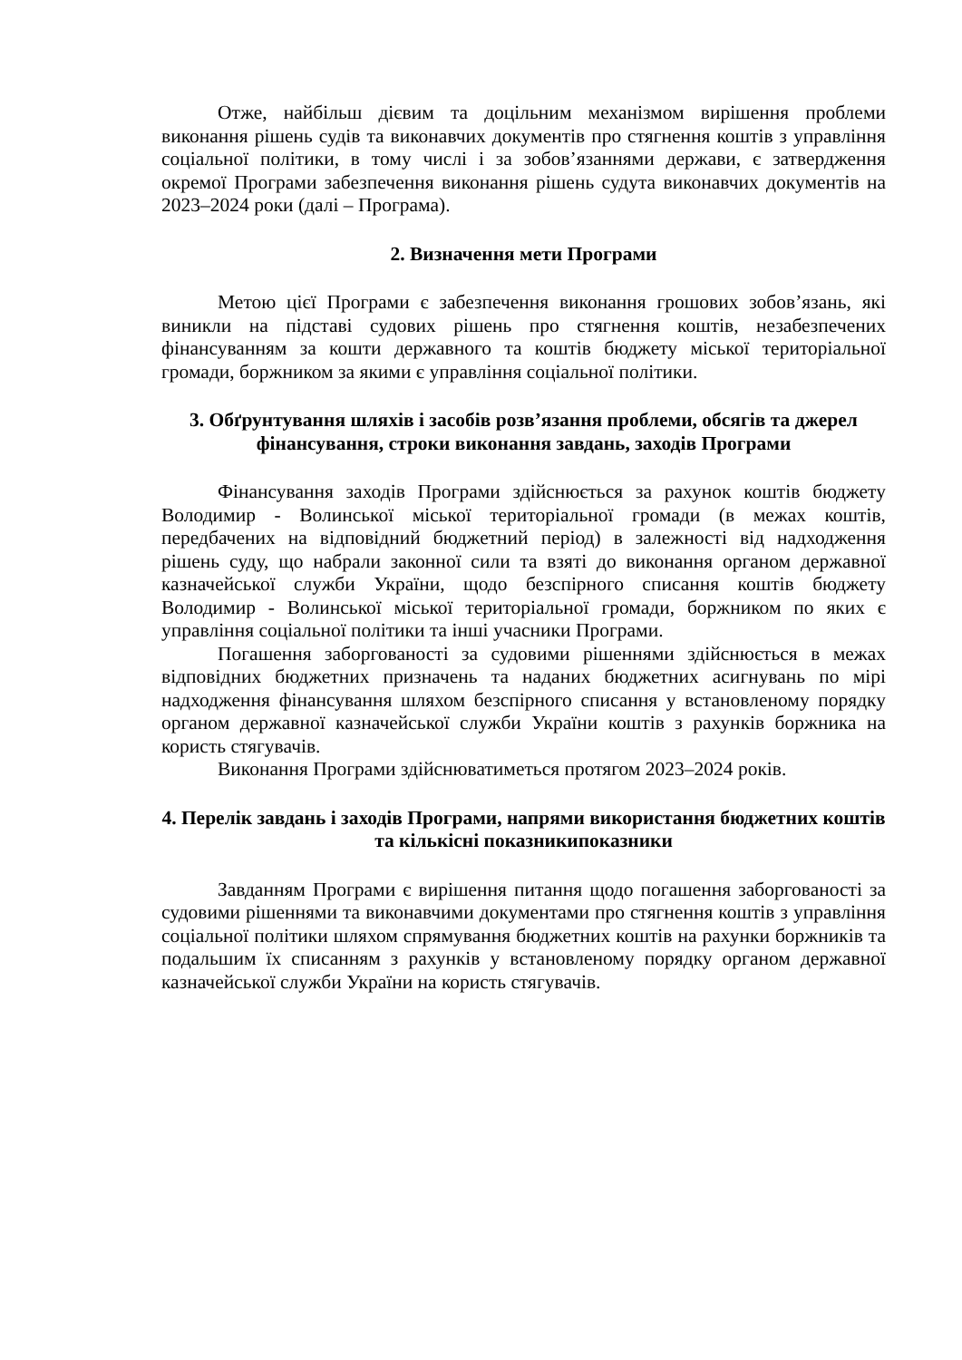Отже, найбільш дієвим та доцільним механізмом вирішення проблеми виконання рішень судів та виконавчих документів про стягнення коштів з управління соціальної політики, в тому числі і за зобов’язаннями держави, є затвердження окремої Програми забезпечення виконання рішень судута виконавчих документів на 2023–2024 роки (далі – Програма).
2. Визначення мети Програми
Метою цієї Програми є забезпечення виконання грошових зобов’язань, які виникли на підставі судових рішень про стягнення коштів, незабезпечених фінансуванням за кошти державного та коштів бюджету міської територіальної громади, боржником за якими є управління соціальної політики.
3. Обґрунтування шляхів і засобів розв’язання проблеми, обсягів та джерел фінансування, строки виконання завдань, заходів Програми
Фінансування заходів Програми здійснюється за рахунок коштів бюджету Володимир - Волинської міської територіальної громади (в межах коштів, передбачених на відповідний бюджетний період) в залежності від надходження рішень суду, що набрали законної сили та взяті до виконання органом державної казначейської служби України, щодо безспірного списання коштів бюджету Володимир - Волинської міської територіальної громади, боржником по яких є управління соціальної політики та інші учасники Програми.
Погашення заборгованості за судовими рішеннями здійснюється в межах відповідних бюджетних призначень та наданих бюджетних асигнувань по мірі надходження фінансування шляхом безспірного списання у встановленому порядку органом державної казначейської служби України коштів з рахунків боржника на користь стягувачів.
Виконання Програми здійснюватиметься протягом 2023–2024 років.
4. Перелік завдань і заходів Програми, напрями використання бюджетних коштів та кількісні показникипоказники
Завданням Програми є вирішення питання щодо погашення заборгованості за судовими рішеннями та виконавчими документами про стягнення коштів з управління соціальної політики шляхом спрямування бюджетних коштів на рахунки боржників та подальшим їх списанням з рахунків у встановленому порядку органом державної казначейської служби України на користь стягувачів.